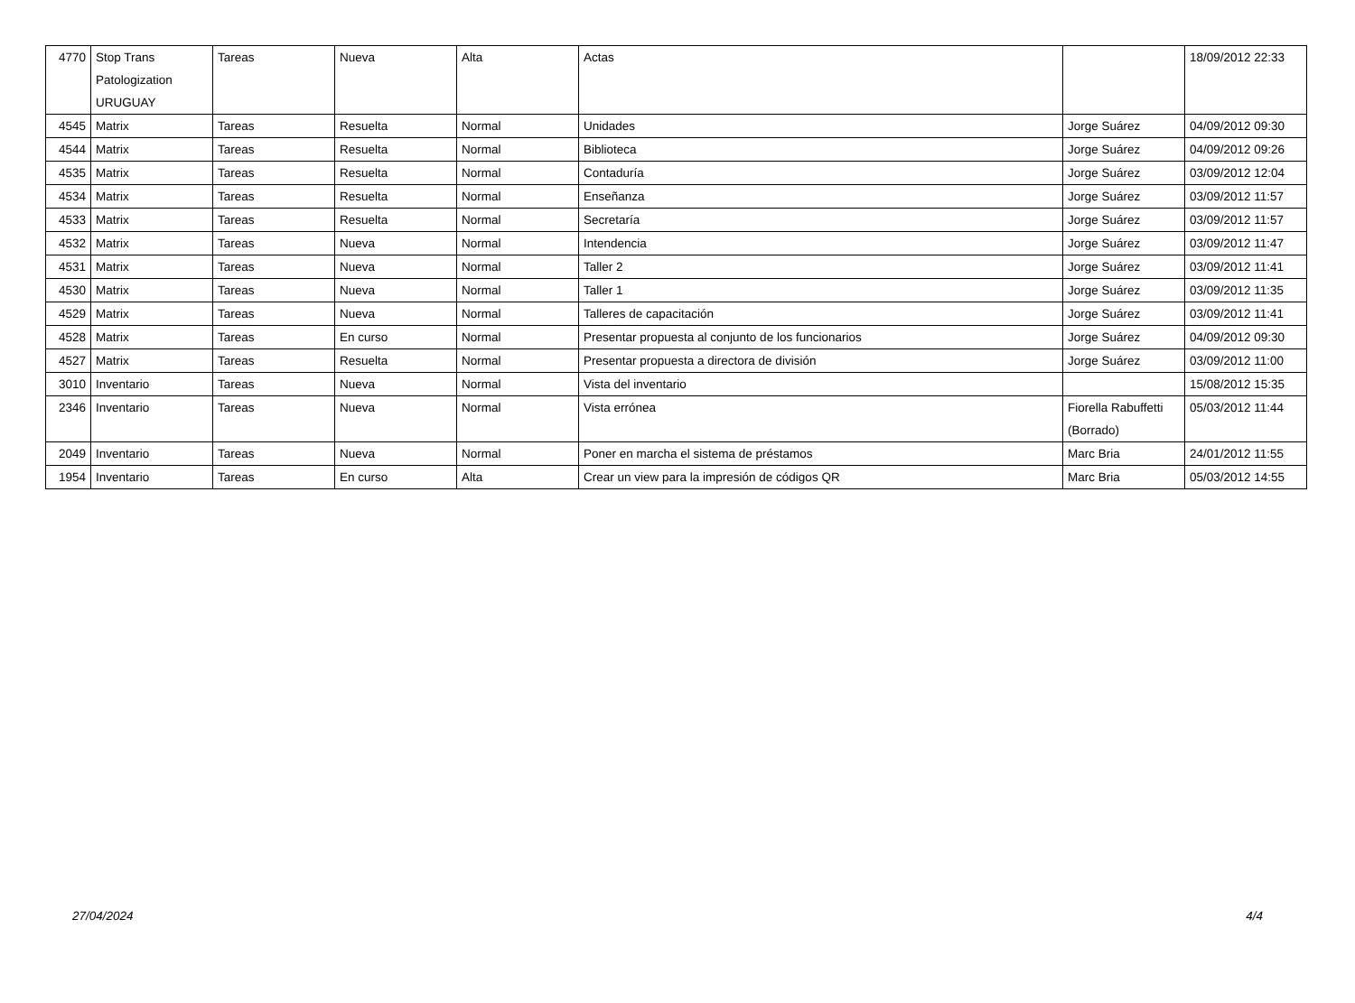| 4770 | Stop Trans Patologization URUGUAY | Tareas | Nueva | Alta | Actas | | 18/09/2012 22:33 |
| 4545 | Matrix | Tareas | Resuelta | Normal | Unidades | Jorge Suárez | 04/09/2012 09:30 |
| 4544 | Matrix | Tareas | Resuelta | Normal | Biblioteca | Jorge Suárez | 04/09/2012 09:26 |
| 4535 | Matrix | Tareas | Resuelta | Normal | Contaduría | Jorge Suárez | 03/09/2012 12:04 |
| 4534 | Matrix | Tareas | Resuelta | Normal | Enseñanza | Jorge Suárez | 03/09/2012 11:57 |
| 4533 | Matrix | Tareas | Resuelta | Normal | Secretaría | Jorge Suárez | 03/09/2012 11:57 |
| 4532 | Matrix | Tareas | Nueva | Normal | Intendencia | Jorge Suárez | 03/09/2012 11:47 |
| 4531 | Matrix | Tareas | Nueva | Normal | Taller 2 | Jorge Suárez | 03/09/2012 11:41 |
| 4530 | Matrix | Tareas | Nueva | Normal | Taller 1 | Jorge Suárez | 03/09/2012 11:35 |
| 4529 | Matrix | Tareas | Nueva | Normal | Talleres de capacitación | Jorge Suárez | 03/09/2012 11:41 |
| 4528 | Matrix | Tareas | En curso | Normal | Presentar propuesta al conjunto de los funcionarios | Jorge Suárez | 04/09/2012 09:30 |
| 4527 | Matrix | Tareas | Resuelta | Normal | Presentar propuesta a directora de división | Jorge Suárez | 03/09/2012 11:00 |
| 3010 | Inventario | Tareas | Nueva | Normal | Vista del inventario | | 15/08/2012 15:35 |
| 2346 | Inventario | Tareas | Nueva | Normal | Vista errónea | Fiorella Rabuffetti (Borrado) | 05/03/2012 11:44 |
| 2049 | Inventario | Tareas | Nueva | Normal | Poner en marcha el sistema de préstamos | Marc Bria | 24/01/2012 11:55 |
| 1954 | Inventario | Tareas | En curso | Alta | Crear un view para la impresión de códigos QR | Marc Bria | 05/03/2012 14:55 |
27/04/2024 4/4